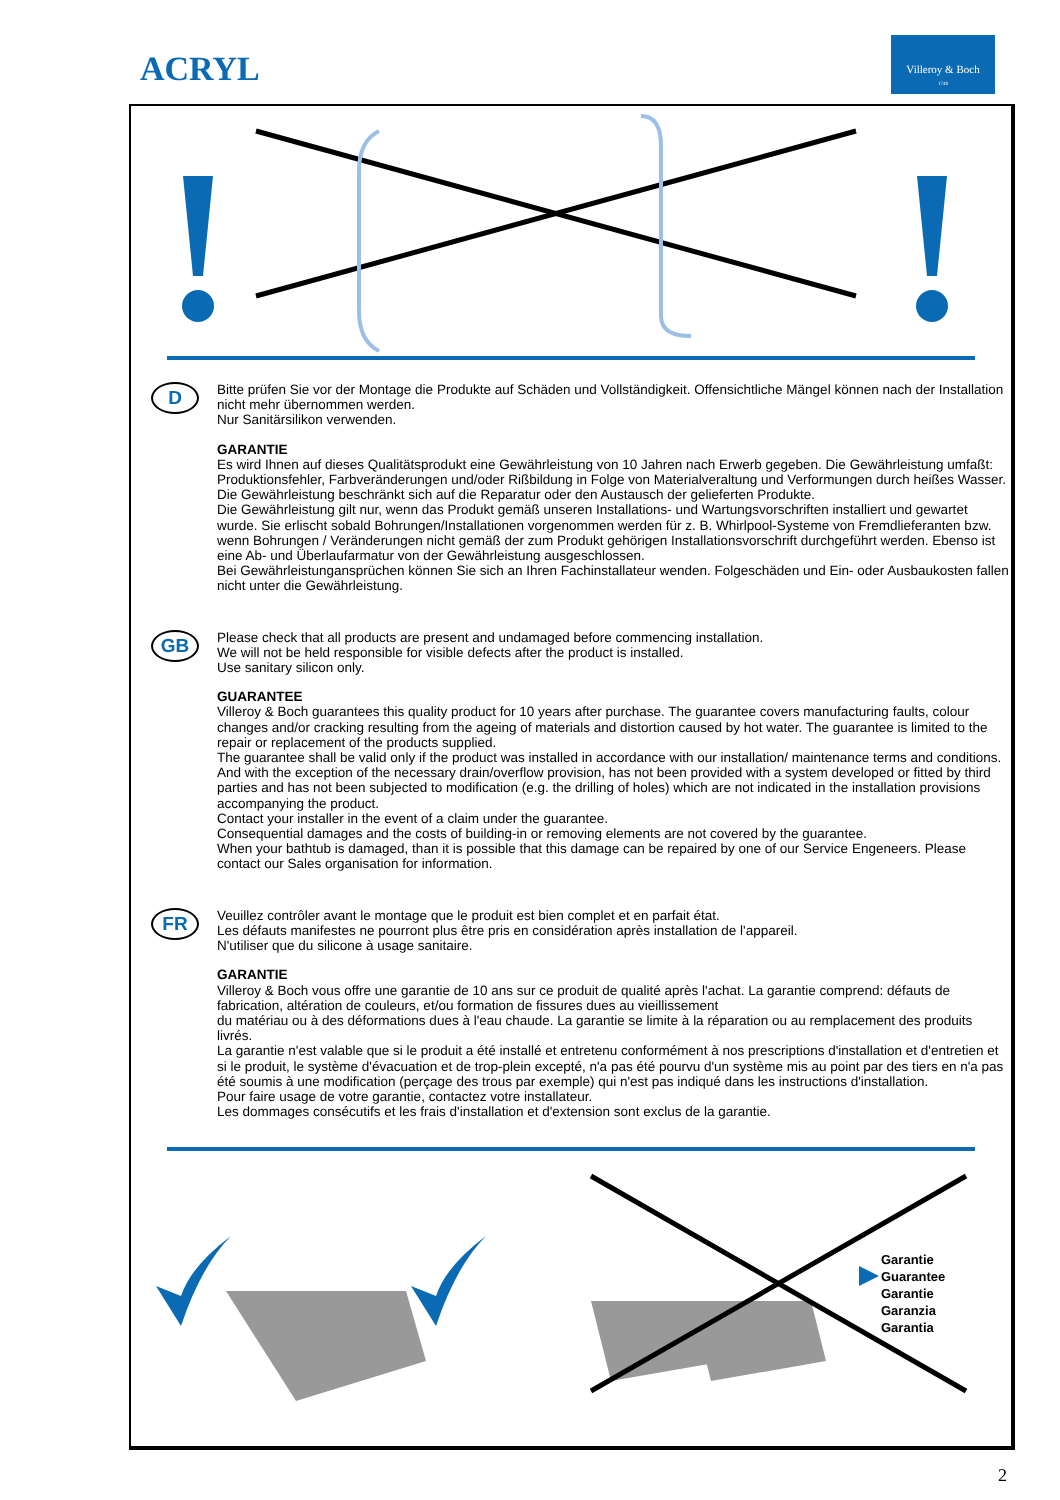ACRYL
Villeroy & Boch
1748
D
Bitte prüfen Sie vor der Montage die Produkte auf Schäden und Vollständigkeit. Offensichtliche Mängel können nach der Installation nicht mehr übernommen werden.
Nur Sanitärsilikon verwenden.
GARANTIE
Es wird Ihnen auf dieses Qualitätsprodukt eine Gewährleistung von 10 Jahren nach Erwerb gegeben. Die Gewährleistung umfaßt: Produktionsfehler, Farbveränderungen und/oder Rißbildung in Folge von Materialveraltung und Verformungen durch heißes Wasser. Die Gewährleistung beschränkt sich auf die Reparatur oder den Austausch der gelieferten Produkte.
Die Gewährleistung gilt nur, wenn das Produkt gemäß unseren Installations- und Wartungsvorschriften installiert und gewartet wurde. Sie erlischt sobald Bohrungen/Installationen vorgenommen werden für z. B. Whirlpool-Systeme von Fremdlieferanten bzw. wenn Bohrungen / Veränderungen nicht gemäß der zum Produkt gehörigen Installationsvorschrift durchgeführt werden. Ebenso ist eine Ab- und Überlaufarmatur von der Gewährleistung ausgeschlossen.
Bei Gewährleistungansprüchen können Sie sich an Ihren Fachinstallateur wenden. Folgeschäden und Ein- oder Ausbaukosten fallen nicht unter die Gewährleistung.
GB
Please check that all products are present and undamaged before commencing installation.
We will not be held responsible for visible defects after the product is installed.
Use sanitary silicon only.
GUARANTEE
Villeroy & Boch guarantees this quality product for 10 years after purchase. The guarantee covers manufacturing faults, colour changes and/or cracking resulting from the ageing of materials and distortion caused by hot water. The guarantee is limited to the repair or replacement of the products supplied.
The guarantee shall be valid only if the product was installed in accordance with our installation/ maintenance terms and conditions. And with the exception of the necessary drain/overflow provision, has not been provided with a system developed or fitted by third parties and has not been subjected to modification (e.g. the drilling of holes) which are not indicated in the installation provisions accompanying the product.
Contact your installer in the event of a claim under the guarantee.
Consequential damages and the costs of building-in or removing elements are not covered by the guarantee.
When your bathtub is damaged, than it is possible that this damage can be repaired by one of our Service Engeneers. Please contact our Sales organisation for information.
FR
Veuillez contrôler avant le montage que le produit est bien complet et en parfait état.
Les défauts manifestes ne pourront plus être pris en considération après installation de l'appareil.
N'utiliser que du silicone à usage sanitaire.
GARANTIE
Villeroy & Boch vous offre une garantie de 10 ans sur ce produit de qualité après l'achat. La garantie comprend: défauts de fabrication, altération de couleurs, et/ou formation de fissures dues au vieillissement
du matériau ou à des déformations dues à l'eau chaude. La garantie se limite à la réparation ou au remplacement des produits livrés.
La garantie n'est valable que si le produit a été installé et entretenu conformément à nos prescriptions d'installation et d'entretien et si le produit, le système d'évacuation et de trop-plein excepté, n'a pas été pourvu d'un système mis au point par des tiers en n'a pas été soumis à une modification (perçage des trous par exemple) qui n'est pas indiqué dans les instructions d'installation.
Pour faire usage de votre garantie, contactez votre installateur.
Les dommages consécutifs et les frais d'installation et d'extension sont exclus de la garantie.
Garantie
Guarantee
Garantie
Garanzia
Garantia
2